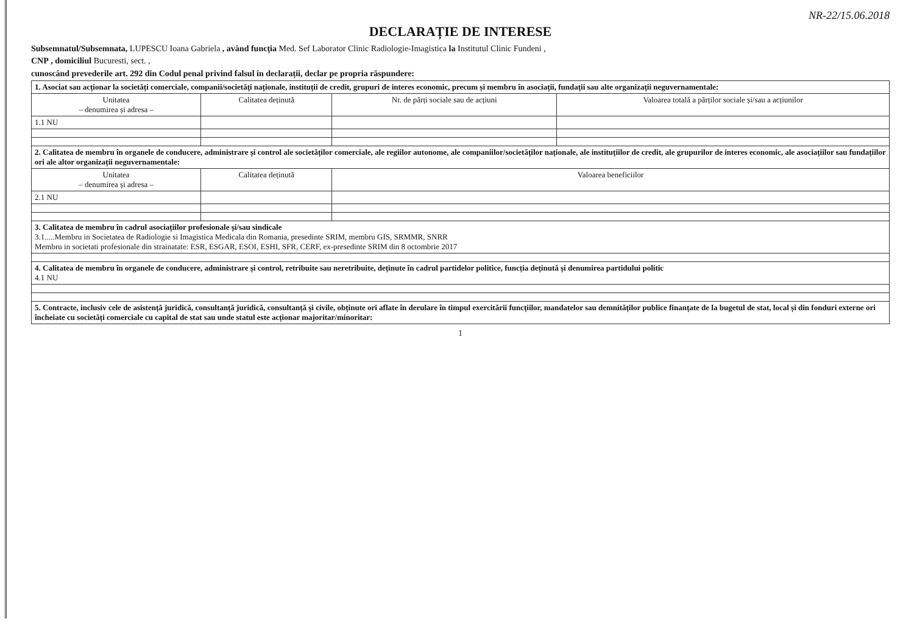NR-22/15.06.2018
DECLARAȚIE DE INTERESE
Subsemnatul/Subsemnata, LUPESCU Ioana Gabriela , având funcția Med. Sef Laborator Clinic Radiologie-Imagistica la Institutul Clinic Fundeni ,
CNP , domiciliul Bucuresti, sect. ,
cunoscând prevederile art. 292 din Codul penal privind falsul în declarații, declar pe propria răspundere:
| 1. Asociat sau acționar la societăți comerciale, companii/societăți naționale, instituții de credit, grupuri de interes economic, precum și membru în asociații, fundații sau alte organizații neguvernamentale: | | | |
| Unitatea – denumirea și adresa – | Calitatea deținută | Nr. de părți sociale sau de acțiuni | Valoarea totală a părților sociale și/sau a acțiunilor |
| 1.1 NU | | | |
| 2. Calitatea de membru în organele de conducere, administrare și control ale societăților comerciale, ale regiilor autonome, ale companiilor/societăților naționale, ale instituțiilor de credit, ale grupurilor de interes economic, ale asociațiilor sau fundațiilor ori ale altor organizații neguvernamentale: | | | |
| Unitatea – denumirea și adresa – | Calitatea deținută | Valoarea beneficiilor | |
| 2.1 NU | | | |
| 3. Calitatea de membru în cadrul asociațiilor profesionale și/sau sindicale 3.1.....Membru in Societatea de Radiologie si Imagistica Medicala din Romania, presedinte SRIM, membru GIS, SRMMR, SNRR Membru in societati profesionale din strainatate: ESR, ESGAR, ESOI, ESHI, SFR, CERF, ex-presedinte SRIM din 8 octombrie 2017 | | | |
| 4. Calitatea de membru în organele de conducere, administrare și control, retribuite sau neretribuite, deținute în cadrul partidelor politice, funcția deținută și denumirea partidului politic 4.1 NU | | | |
| 5. Contracte, inclusiv cele de asistență juridică, consultanță juridică, consultanță și civile, obținute ori aflate în derulare în timpul exercitării funcțiilor, mandatelor sau demnităților publice finanțate de la bugetul de stat, local și din fonduri externe ori încheiate cu societăți comerciale cu capital de stat sau unde statul este acționar majoritar/minoritar: | | | |
1